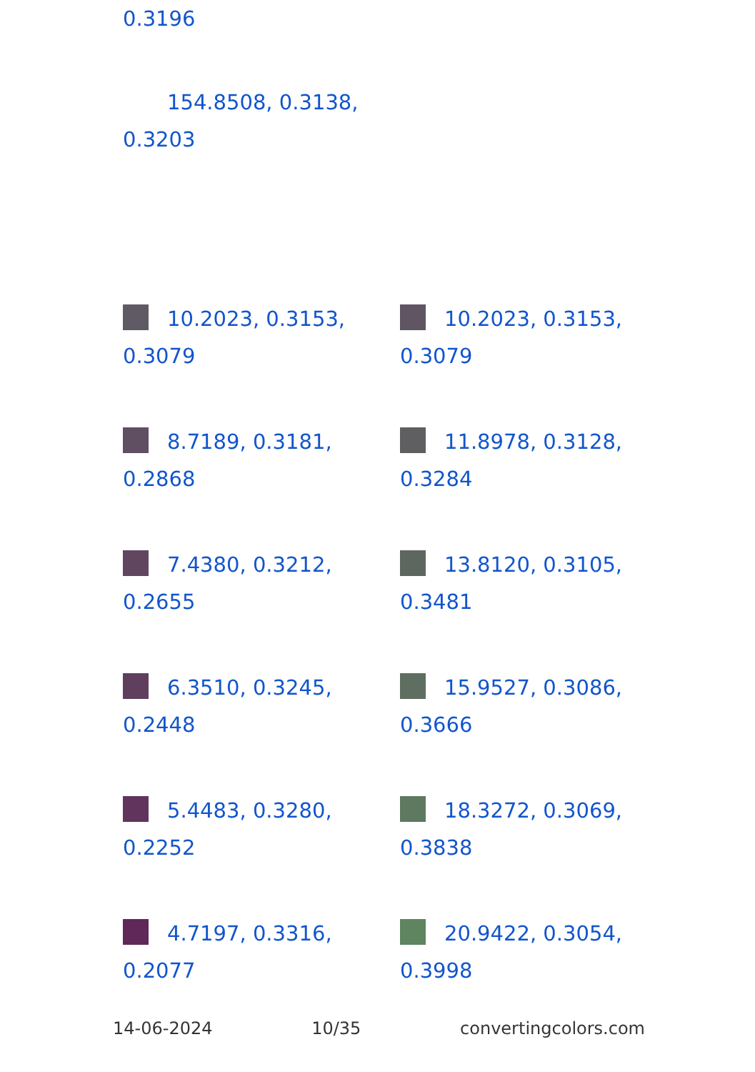0.3196
154.8508, 0.3138, 0.3203
10.2023, 0.3153, 0.3079
10.2023, 0.3153, 0.3079
8.7189, 0.3181, 0.2868
11.8978, 0.3128, 0.3284
7.4380, 0.3212, 0.2655
13.8120, 0.3105, 0.3481
6.3510, 0.3245, 0.2448
15.9527, 0.3086, 0.3666
5.4483, 0.3280, 0.2252
18.3272, 0.3069, 0.3838
4.7197, 0.3316, 0.2077
20.9422, 0.3054, 0.3998
14-06-2024 10/35 convertingcolors.com